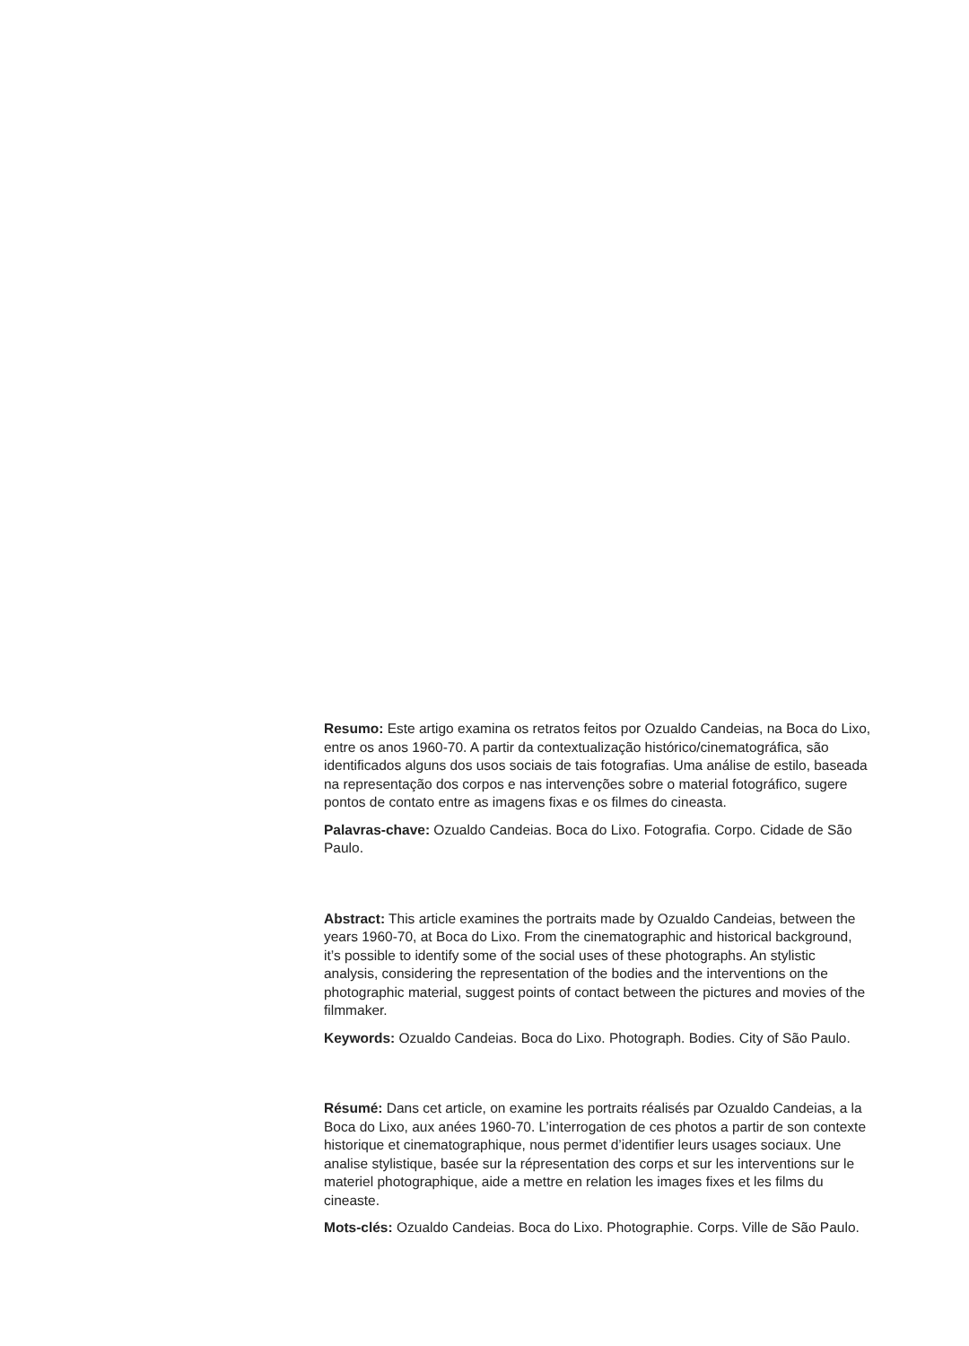Resumo: Este artigo examina os retratos feitos por Ozualdo Candeias, na Boca do Lixo, entre os anos 1960-70. A partir da contextualização histórico/cinematográfica, são identificados alguns dos usos sociais de tais fotografias. Uma análise de estilo, baseada na representação dos corpos e nas intervenções sobre o material fotográfico, sugere pontos de contato entre as imagens fixas e os filmes do cineasta.
Palavras-chave: Ozualdo Candeias. Boca do Lixo. Fotografia. Corpo. Cidade de São Paulo.
Abstract: This article examines the portraits made by Ozualdo Candeias, between the years 1960-70, at Boca do Lixo. From the cinematographic and historical background, it’s possible to identify some of the social uses of these photographs. An stylistic analysis, considering the representation of the bodies and the interventions on the photographic material, suggest points of contact between the pictures and movies of the filmmaker.
Keywords: Ozualdo Candeias. Boca do Lixo. Photograph. Bodies. City of São Paulo.
Résumé: Dans cet article, on examine les portraits réalisés par Ozualdo Candeias, a la Boca do Lixo, aux anées 1960-70. L’interrogation de ces photos a partir de son contexte historique et cinematographique, nous permet d’identifier leurs usages sociaux. Une analise stylistique, basée sur la répresentation des corps et sur les interventions sur le materiel photographique, aide a mettre en relation les images fixes et les films du cineaste.
Mots-clés: Ozualdo Candeias. Boca do Lixo. Photographie. Corps. Ville de São Paulo.